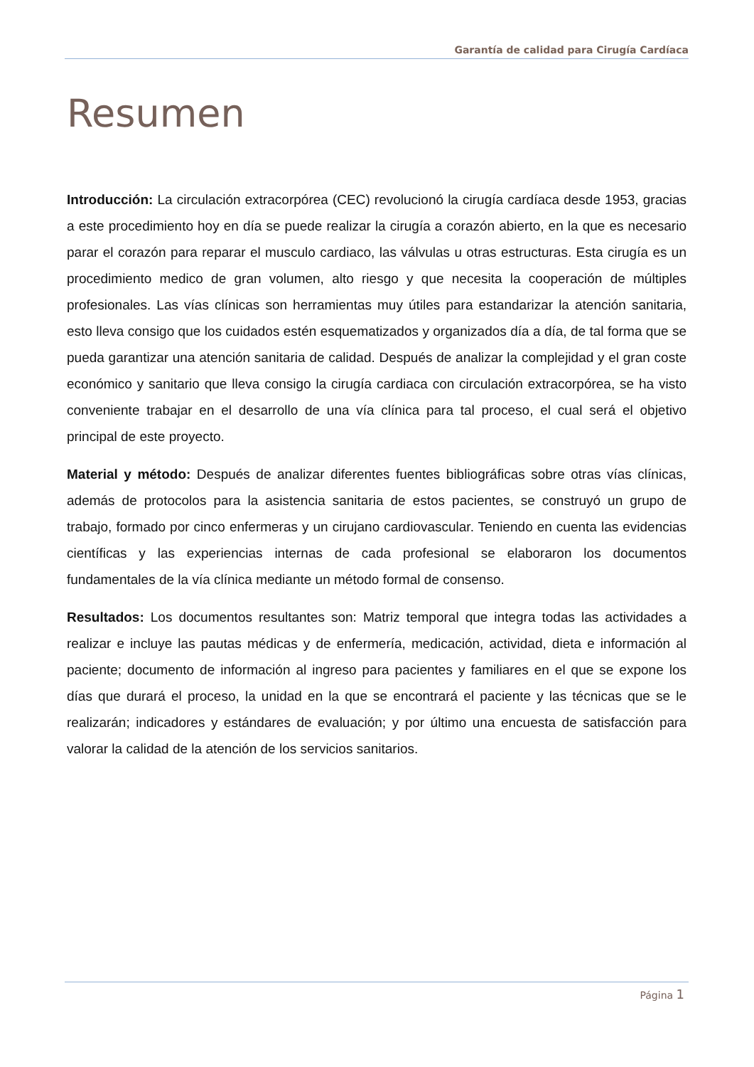Garantía de calidad para Cirugía Cardíaca
Resumen
Introducción: La circulación extracorpórea (CEC) revolucionó la cirugía cardíaca desde 1953, gracias a este procedimiento hoy en día se puede realizar la cirugía a corazón abierto, en la que es necesario parar el corazón para reparar el musculo cardiaco, las válvulas u otras estructuras. Esta cirugía es un procedimiento medico de gran volumen, alto riesgo y que necesita la cooperación de múltiples profesionales. Las vías clínicas son herramientas muy útiles para estandarizar la atención sanitaria, esto lleva consigo que los cuidados estén esquematizados y organizados día a día, de tal forma que se pueda garantizar una atención sanitaria de calidad. Después de analizar la complejidad y el gran coste económico y sanitario que lleva consigo la cirugía cardiaca con circulación extracorpórea, se ha visto conveniente trabajar en el desarrollo de una vía clínica para tal proceso, el cual será el objetivo principal de este proyecto.
Material y método: Después de analizar diferentes fuentes bibliográficas sobre otras vías clínicas, además de protocolos para la asistencia sanitaria de estos pacientes, se construyó un grupo de trabajo, formado por cinco enfermeras y un cirujano cardiovascular. Teniendo en cuenta las evidencias científicas y las experiencias internas de cada profesional se elaboraron los documentos fundamentales de la vía clínica mediante un método formal de consenso.
Resultados: Los documentos resultantes son: Matriz temporal que integra todas las actividades a realizar e incluye las pautas médicas y de enfermería, medicación, actividad, dieta e información al paciente; documento de información al ingreso para pacientes y familiares en el que se expone los días que durará el proceso, la unidad en la que se encontrará el paciente y las técnicas que se le realizarán; indicadores y estándares de evaluación; y por último una encuesta de satisfacción para valorar la calidad de la atención de los servicios sanitarios.
Página 1